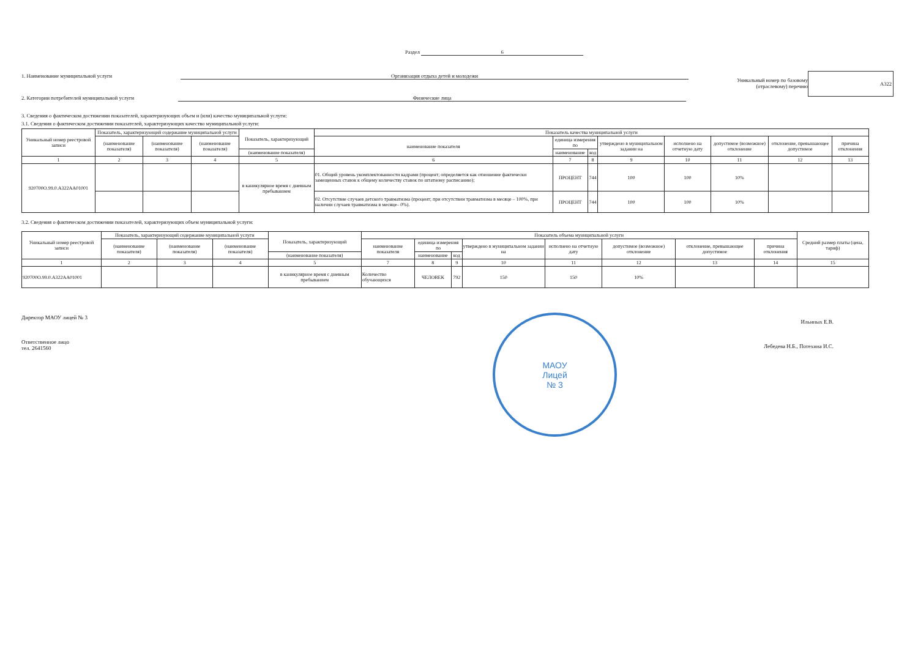Раздел 6
1. Наименование муниципальной услуги Организация отдыха детей и молодежи
2. Категории потребителей муниципальной услуги Физические лица
Уникальный номер по базовому
(отраслевому) перечню
А322
3. Сведения о фактическом достижении показателей, характеризующих объем и (или) качество муниципальной услуги:
3.1. Сведения о фактическом достижении показателей, характеризующих качество муниципальной услуги:
| Уникальный номер реестровой записи | Показатель, характеризующий содержание муниципальной услуги | | | Показатель, характеризующий | Показатель качества муниципальной услуги | | | | | | | |
| --- | --- | --- | --- | --- | --- | --- | --- | --- | --- | --- | --- | --- |
| | (наименование показателя) | (наименование показателя) | (наименование показателя) | | наименование показателя | единица измерения по | | утверждено в муниципальном задании на | исполнено на отчетную дату | допустимое (возможное) отклонение | отклонение, превышающее допустимое | причина отклонения |
| | | | | (наименование показателя) | | наименование | код | | | | | |
| 1 | 2 | 3 | 4 | 5 | 6 | 7 | 8 | 9 | 10 | 11 | 12 | 13 |
| 920700О.99.0.А322АА01001 | | | | в каникулярное время с дневным пребыванием | 01. Общий уровень укомплектованности кадрами (процент; определяется как отношение фактически замещенных ставок к общему количеству ставок по штатному расписанию); | ПРОЦЕНТ | 744 | 100 | 100 | 10% | | |
| | | | | | 02. Отсутствие случаев детского травматизма (процент; при отсутствии травматизма в месяце – 100%, при наличии случаев травматизма в месяце– 0%). | ПРОЦЕНТ | 744 | 100 | 100 | 10% | | |
3.2. Сведения о фактическом достижении показателей, характеризующих объем муниципальной услуги:
| Уникальный номер реестровой записи | Показатель, характеризующий содержание муниципальной услуги | | | Показатель, характеризующий | Показатель объема муниципальной услуги | | | | | | | | Средний размер платы (цена, тариф) |
| --- | --- | --- | --- | --- | --- | --- | --- | --- | --- | --- | --- | --- | --- |
| | (наименование показателя) | (наименование показателя) | (наименование показателя) | | наименование показателя | единица измерения по | | утверждено в муниципальном задании на | исполнено на отчетную дату | допустимое (возможное) отклонение | отклонение, превышающее допустимое | причина отклонения | |
| | | | | (наименование показателя) | | наименование | код | | | | | | |
| 1 | 2 | 3 | 4 | 5 | 7 | 8 | 9 | 10 | 11 | 12 | 13 | 14 | 15 |
| 920700О.99.0.А322АА01001 | | | | в каникулярное время с дневным пребыванием | Количество обучающихся | ЧЕЛОВЕК | 792 | 150 | 150 | 10% | | | |
Директор МАОУ лицей № 3
Ответственное лицо
тел. 2641560
МАОУ
Лицей
№ 3
Ильиных Е.В.
Лебедева Н.Б., Потехина И.С.